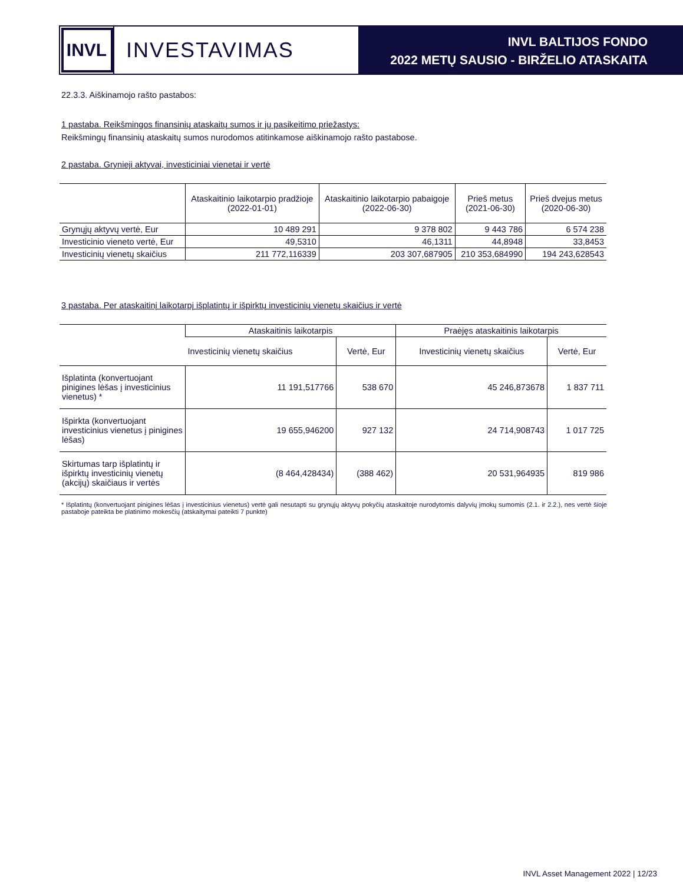INVL
INVESTAVIMAS
INVL BALTIJOS FONDO
2022 METŲ SAUSIO - BIRŽELIO ATASKAITA
22.3.3. Aiškinamojo rašto pastabos:
1 pastaba. Reikšmingos finansinių ataskaitų sumos ir jų pasikeitimo priežastys:
Reikšmingų finansinių ataskaitų sumos nurodomos atitinkamose aiškinamojo rašto pastabose.
2 pastaba. Grynieji aktyvai, investiciniai vienetai ir vertė
| | Ataskaitinio laikotarpio pradžioje (2022-01-01) | Ataskaitinio laikotarpio pabaigoje (2022-06-30) | Prieš metus (2021-06-30) | Prieš dvejus metus (2020-06-30) |
| --- | --- | --- | --- | --- |
| Grynųjų aktyvų vertė, Eur | 10 489 291 | 9 378 802 | 9 443 786 | 6 574 238 |
| Investicinio vieneto vertė, Eur | 49,5310 | 46,1311 | 44,8948 | 33,8453 |
| Investicinių vienetų skaičius | 211 772,116339 | 203 307,687905 | 210 353,684990 | 194 243,628543 |
3 pastaba. Per ataskaitinį laikotarpį išplatintų ir išpirktų investicinių vienetų skaičius ir vertė
| | Ataskaitinis laikotarpis | | Praėjęs ataskaitinis laikotarpis | |
| --- | --- | --- | --- | --- |
| | Investicinių vienetų skaičius | Vertė, Eur | Investicinių vienetų skaičius | Vertė, Eur |
| Išplatinta (konvertuojant pinigines lėšas į investicinius vienetus) * | 11 191,517766 | 538 670 | 45 246,873678 | 1 837 711 |
| Išpirkta (konvertuojant investicinius vienetus į pinigines lėšas) | 19 655,946200 | 927 132 | 24 714,908743 | 1 017 725 |
| Skirtumas tarp išplatintų ir išpirktų investicinių vienetų (akcijų) skaičiaus ir vertės | (8 464,428434) | (388 462) | 20 531,964935 | 819 986 |
* Išplatintų (konvertuojant pinigines lėšas į investicinius vienetus) vertė gali nesutapti su grynųjų aktyvų pokyčių ataskaitoje nurodytomis dalyvių įmokų sumomis (2.1. ir 2.2.), nes vertė šioje pastaboje pateikta be platinimo mokesčių (atskaitymai pateikti 7 punkte)
INVL Asset Management 2022 | 12/23